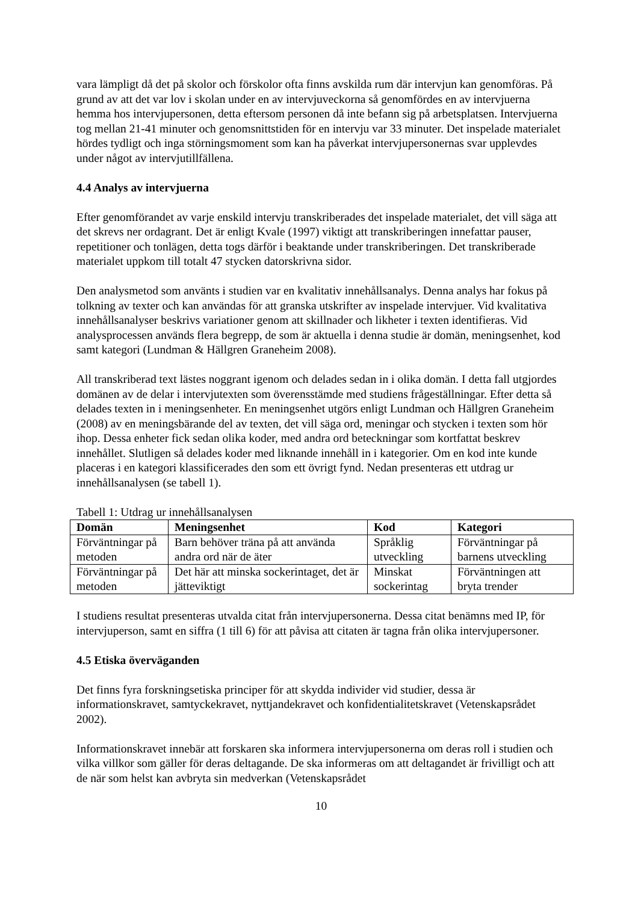vara lämpligt då det på skolor och förskolor ofta finns avskilda rum där intervjun kan genomföras. På grund av att det var lov i skolan under en av intervjuveckorna så genomfördes en av intervjuerna hemma hos intervjupersonen, detta eftersom personen då inte befann sig på arbetsplatsen. Intervjuerna tog mellan 21-41 minuter och genomsnittstiden för en intervju var 33 minuter. Det inspelade materialet hördes tydligt och inga störningsmoment som kan ha påverkat intervjupersonernas svar upplevdes under något av intervjutillfällena.
4.4 Analys av intervjuerna
Efter genomförandet av varje enskild intervju transkriberades det inspelade materialet, det vill säga att det skrevs ner ordagrant. Det är enligt Kvale (1997) viktigt att transkriberingen innefattar pauser, repetitioner och tonlägen, detta togs därför i beaktande under transkriberingen. Det transkriberade materialet uppkom till totalt 47 stycken datorskrivna sidor.
Den analysmetod som använts i studien var en kvalitativ innehållsanalys. Denna analys har fokus på tolkning av texter och kan användas för att granska utskrifter av inspelade intervjuer. Vid kvalitativa innehållsanalyser beskrivs variationer genom att skillnader och likheter i texten identifieras. Vid analysprocessen används flera begrepp, de som är aktuella i denna studie är domän, meningsenhet, kod samt kategori (Lundman & Hällgren Graneheim 2008).
All transkriberad text lästes noggrant igenom och delades sedan in i olika domän. I detta fall utgjordes domänen av de delar i intervjutexten som överensstämde med studiens frågeställningar. Efter detta så delades texten in i meningsenheter. En meningsenhet utgörs enligt Lundman och Hällgren Graneheim (2008) av en meningsbärande del av texten, det vill säga ord, meningar och stycken i texten som hör ihop. Dessa enheter fick sedan olika koder, med andra ord beteckningar som kortfattat beskrev innehållet. Slutligen så delades koder med liknande innehåll in i kategorier. Om en kod inte kunde placeras i en kategori klassificerades den som ett övrigt fynd. Nedan presenteras ett utdrag ur innehållsanalysen (se tabell 1).
Tabell 1: Utdrag ur innehållsanalysen
| Domän | Meningsenhet | Kod | Kategori |
| --- | --- | --- | --- |
| Förväntningar på metoden | Barn behöver träna på att använda andra ord när de äter | Språklig utveckling | Förväntningar på barnens utveckling |
| Förväntningar på metoden | Det här att minska sockerintaget, det är jätteviktigt | Minskat sockerintag | Förväntningen att bryta trender |
I studiens resultat presenteras utvalda citat från intervjupersonerna. Dessa citat benämns med IP, för intervjuperson, samt en siffra (1 till 6) för att påvisa att citaten är tagna från olika intervjupersoner.
4.5 Etiska överväganden
Det finns fyra forskningsetiska principer för att skydda individer vid studier, dessa är informationskravet, samtyckekravet, nyttjandekravet och konfidentialitetskravet (Vetenskapsrådet 2002).
Informationskravet innebär att forskaren ska informera intervjupersonerna om deras roll i studien och vilka villkor som gäller för deras deltagande. De ska informeras om att deltagandet är frivilligt och att de när som helst kan avbryta sin medverkan (Vetenskapsrådet
10